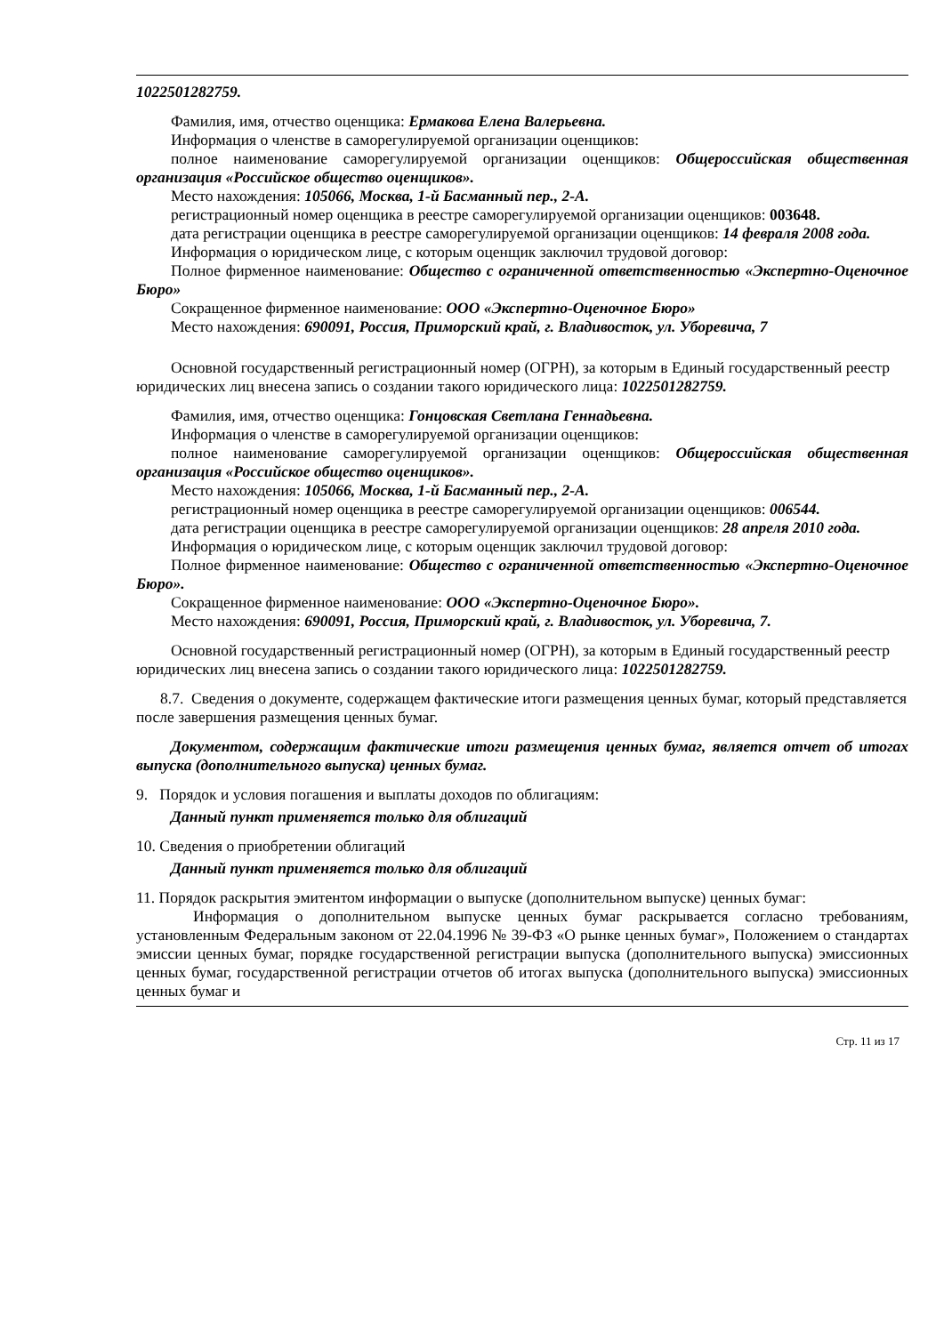1022501282759.
Фамилия, имя, отчество оценщика: Ермакова Елена Валерьевна.
Информация о членстве в саморегулируемой организации оценщиков:
полное наименование саморегулируемой организации оценщиков: Общероссийская общественная организация «Российское общество оценщиков».
Место нахождения: 105066, Москва, 1-й Басманный пер., 2-А.
регистрационный номер оценщика в реестре саморегулируемой организации оценщиков: 003648.
дата регистрации оценщика в реестре саморегулируемой организации оценщиков: 14 февраля 2008 года.
Информация о юридическом лице, с которым оценщик заключил трудовой договор:
Полное фирменное наименование: Общество с ограниченной ответственностью «Экспертно-Оценочное Бюро»
Сокращенное фирменное наименование: ООО «Экспертно-Оценочное Бюро»
Место нахождения: 690091, Россия, Приморский край, г. Владивосток, ул. Уборевича, 7
Основной государственный регистрационный номер (ОГРН), за которым в Единый государственный реестр юридических лиц внесена запись о создании такого юридического лица: 1022501282759.
Фамилия, имя, отчество оценщика: Гонцовская Светлана Геннадьевна.
Информация о членстве в саморегулируемой организации оценщиков:
полное наименование саморегулируемой организации оценщиков: Общероссийская общественная организация «Российское общество оценщиков».
Место нахождения: 105066, Москва, 1-й Басманный пер., 2-А.
регистрационный номер оценщика в реестре саморегулируемой организации оценщиков: 006544.
дата регистрации оценщика в реестре саморегулируемой организации оценщиков: 28 апреля 2010 года.
Информация о юридическом лице, с которым оценщик заключил трудовой договор:
Полное фирменное наименование: Общество с ограниченной ответственностью «Экспертно-Оценочное Бюро».
Сокращенное фирменное наименование: ООО «Экспертно-Оценочное Бюро».
Место нахождения: 690091, Россия, Приморский край, г. Владивосток, ул. Уборевича, 7.
Основной государственный регистрационный номер (ОГРН), за которым в Единый государственный реестр юридических лиц внесена запись о создании такого юридического лица: 1022501282759.
8.7. Сведения о документе, содержащем фактические итоги размещения ценных бумаг, который представляется после завершения размещения ценных бумаг.
Документом, содержащим фактические итоги размещения ценных бумаг, является отчет об итогах выпуска (дополнительного выпуска) ценных бумаг.
9. Порядок и условия погашения и выплаты доходов по облигациям:
Данный пункт применяется только для облигаций
10. Сведения о приобретении облигаций
Данный пункт применяется только для облигаций
11. Порядок раскрытия эмитентом информации о выпуске (дополнительном выпуске) ценных бумаг:
Информация о дополнительном выпуске ценных бумаг раскрывается согласно требованиям, установленным Федеральным законом от 22.04.1996 № 39-ФЗ «О рынке ценных бумаг», Положением о стандартах эмиссии ценных бумаг, порядке государственной регистрации выпуска (дополнительного выпуска) эмиссионных ценных бумаг, государственной регистрации отчетов об итогах выпуска (дополнительного выпуска) эмиссионных ценных бумаг и
Стр. 11 из 17